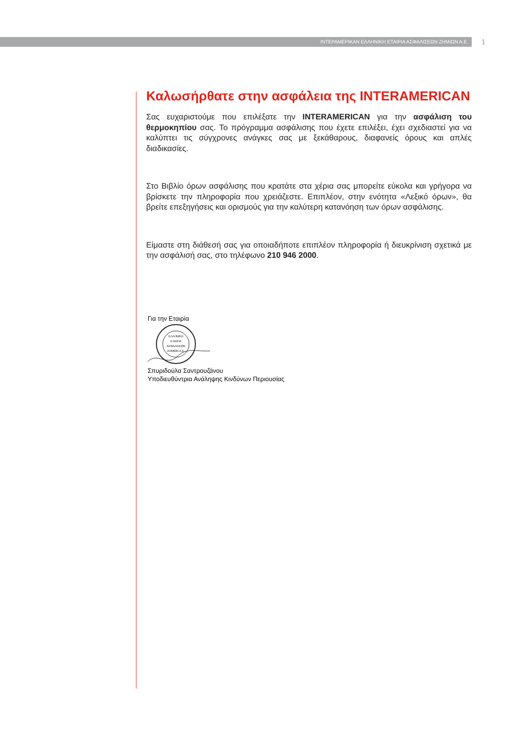ΙΝΤΕΡΑΜΕΡΙΚΑΝ ΕΛΛΗΝΙΚΗ ΕΤΑΙΡΙΑ ΑΣΦΑΛΙΣΕΩΝ ΖΗΜΙΩΝ Α.Ε. 1
Καλωσήρθατε στην ασφάλεια της INTERAMERICAN
Σας ευχαριστούμε που επιλέξατε την INTERAMERICAN για την ασφάλιση του θερμοκηπίου σας. Το πρόγραμμα ασφάλισης που έχετε επιλέξει, έχει σχεδιαστεί για να καλύπτει τις σύγχρονες ανάγκες σας με ξεκάθαρους, διαφανείς όρους και απλές διαδικασίες.
Στο Βιβλίο όρων ασφάλισης που κρατάτε στα χέρια σας μπορείτε εύκολα και γρήγορα να βρίσκετε την πληροφορία που χρειάζεστε. Επιπλέον, στην ενότητα «Λεξικό όρων», θα βρείτε επεξηγήσεις και ορισμούς για την καλύτερη κατανόηση των όρων ασφάλισης.
Είμαστε στη διάθεσή σας για οποιαδήποτε επιπλέον πληροφορία ή διευκρίνιση σχετικά με την ασφάλισή σας, στο τηλέφωνο 210 946 2000.
Για την Εταιρία
ΕΛΛΗΝΙΚΗ
ΕΤΑΙΡΙΑ
ΑΣΦΑΛΙΣΕΩΝ
ΖΗΜΙΩΝ Α.Ε.
Σπυριδούλα Σαντρουζάνου
Υποδιευθύντρια Ανάληψης Κινδύνων Περιουσίας